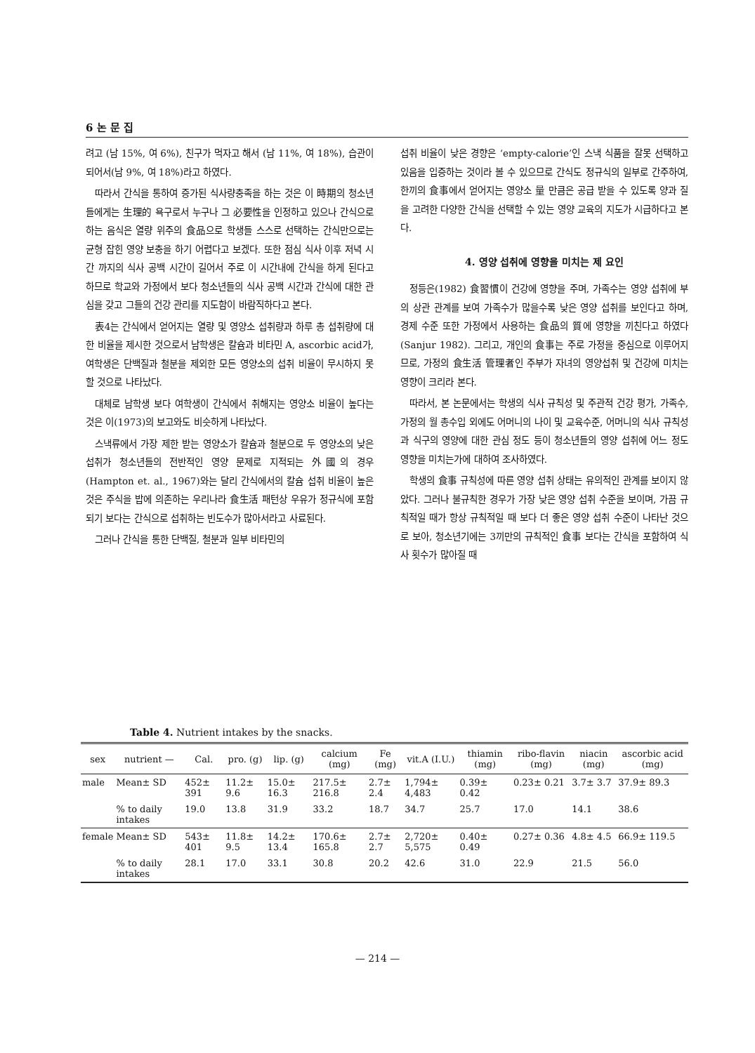6 논 문 집
려고 (남 15%, 여 6%), 친구가 먹자고 해서 (남 11%, 여 18%), 습관이 되어서(남 9%, 여 18%)라고 하였다.
따라서 간식을 통하여 증가된 식사량충족을 하는 것은 이 時期의 청소년들에게는 生理的 욕구로서 누구나 그 必要性을 인정하고 있으나 간식으로 하는 음식은 열량 위주의 食品으로 학생들 스스로 선택하는 간식만으로는 균형 잡힌 영양 보충을 하기 어렵다고 보겠다. 또한 점심 식사 이후 저녁 시간 까지의 식사 공백 시간이 길어서 주로 이 시간내에 간식을 하게 된다고 하므로 학교와 가정에서 보다 청소년들의 식사 공백 시간과 간식에 대한 관심을 갖고 그들의 건강 관리를 지도함이 바람직하다고 본다.
表4는 간식에서 얻어지는 열량 및 영양소 섭취량과 하루 총 섭취량에 대한 비율을 제시한 것으로서 남학생은 칼슘과 비타민 A, ascorbic acid가, 여학생은 단백질과 철분을 제외한 모든 영양소의 섭취 비율이 무시하지 못할 것으로 나타났다.
대체로 남학생 보다 여학생이 간식에서 취해지는 영양소 비율이 높다는 것은 이(1973)의 보고와도 비슷하게 나타났다.
스낵류에서 가장 제한 받는 영양소가 칼슘과 철분으로 두 영양소의 낮은 섭취가 청소년들의 전반적인 영양 문제로 지적되는 外國의 경우(Hampton et. al., 1967)와는 달리 간식에서의 칼슘 섭취 비율이 높은 것은 주식을 밥에 의존하는 우리나라 食生活 패턴상 우유가 정규식에 포함되기 보다는 간식으로 섭취하는 빈도수가 많아서라고 사료된다.
그러나 간식을 통한 단백질, 철분과 일부 비타민의
섭취 비율이 낮은 경향은 ‘empty-calorie’인 스낵 식품을 잘못 선택하고 있음을 입증하는 것이라 볼 수 있으므로 간식도 정규식의 일부로 간주하여, 한끼의 食事에서 얻어지는 영양소 量 만큼은 공급 받을 수 있도록 양과 질을 고려한 다양한 간식을 선택할 수 있는 영양 교육의 지도가 시급하다고 본다.
4. 영양 섭취에 영향을 미치는 제 요인
정등은(1982) 食習慣이 건강에 영향을 주며, 가족수는 영양 섭취에 부의 상관 관계를 보여 가족수가 많을수록 낮은 영양 섭취를 보인다고 하며, 경제 수준 또한 가정에서 사용하는 食品의 質에 영향을 끼친다고 하였다(Sanjur 1982). 그리고, 개인의 食事는 주로 가정을 중심으로 이루어지므로, 가정의 食生活 管理者인 주부가 자녀의 영양섭취 및 건강에 미치는 영향이 크리라 본다.
따라서, 본 논문에서는 학생의 식사 규칙성 및 주관적 건강 평가, 가족수, 가정의 월 총수입 외에도 어머니의 나이 및 교육수준, 어머니의 식사 규칙성과 식구의 영양에 대한 관심 정도 등이 청소년들의 영양 섭취에 어느 정도 영향을 미치는가에 대하여 조사하였다.
학생의 食事 규칙성에 따른 영양 섭취 상태는 유의적인 관계를 보이지 않았다. 그러나 불규칙한 경우가 가장 낮은 영양 섭취 수준을 보이며, 가끔 규칙적일 때가 항상 규칙적일 때 보다 더 좋은 영양 섭취 수준이 나타난 것으로 보아, 청소년기에는 3끼만의 규칙적인 食事 보다는 간식을 포함하여 식사 횟수가 많아질 때
Table 4. Nutrient intakes by the snacks.
| sex | nutrient — | Cal. | pro. (g) | lip. (g) | calcium (mg) | Fe (mg) | vit.A (I.U.) | thiamin (mg) | ribo-flavin (mg) | niacin (mg) | ascorbic acid (mg) |
| --- | --- | --- | --- | --- | --- | --- | --- | --- | --- | --- | --- |
| male | Mean± SD | 452± 391 | 11.2± 9.6 | 15.0± 16.3 | 217.5± 216.8 | 2.7± 2.4 | 1,794± 4,483 | 0.39± 0.42 | 0.23± 0.21 | 3.7± 3.7 | 37.9± 89.3 |
| | % to daily intakes | 19.0 | 13.8 | 31.9 | 33.2 | 18.7 | 34.7 | 25.7 | 17.0 | 14.1 | 38.6 |
| female | Mean± SD | 543± 401 | 11.8± 9.5 | 14.2± 13.4 | 170.6± 165.8 | 2.7± 2.7 | 2,720± 5,575 | 0.40± 0.49 | 0.27± 0.36 | 4.8± 4.5 | 66.9± 119.5 |
| | % to daily intakes | 28.1 | 17.0 | 33.1 | 30.8 | 20.2 | 42.6 | 31.0 | 22.9 | 21.5 | 56.0 |
— 214 —